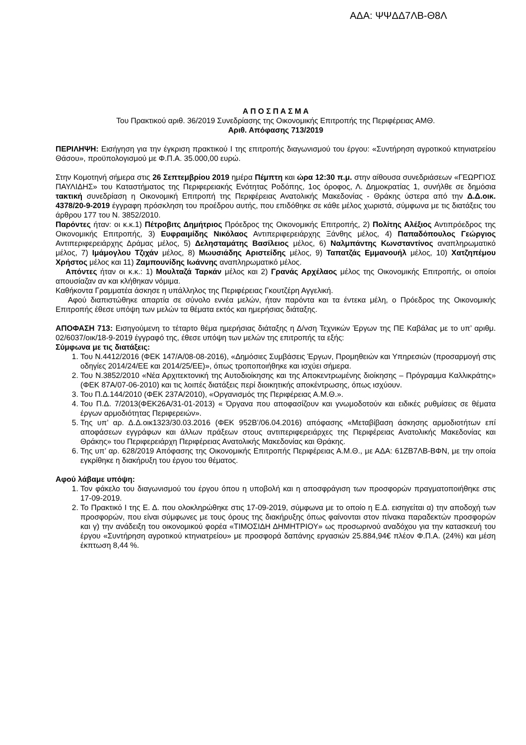ΑΔΑ: ΨΨΔΔ7ΛΒ-Θ8Λ
Α Π Ο Σ Π Α Σ Μ Α
Του Πρακτικού αριθ. 36/2019 Συνεδρίασης της Οικονομικής Επιτροπής της Περιφέρειας ΑΜΘ.
Αριθ. Απόφασης 713/2019
ΠΕΡΙΛΗΨΗ: Εισήγηση για την έγκριση πρακτικού Ι της επιτροπής διαγωνισμού του έργου: «Συντήρηση αγροτικού κτηνιατρείου Θάσου», προϋπολογισμού με Φ.Π.Α. 35.000,00 ευρώ.
Στην Κομοτηνή σήμερα στις 26 Σεπτεμβρίου 2019 ημέρα Πέμπτη και ώρα 12:30 π.μ. στην αίθουσα συνεδριάσεων «ΓΕΩΡΓΙΟΣ ΠΑΥΛΙΔΗΣ» του Καταστήματος της Περιφερειακής Ενότητας Ροδόπης, 1ος όροφος, Λ. Δημοκρατίας 1, συνήλθε σε δημόσια τακτική συνεδρίαση η Οικονομική Επιτροπή της Περιφέρειας Ανατολικής Μακεδονίας - Θράκης ύστερα από την Δ.Δ.οικ. 4378/20-9-2019 έγγραφη πρόσκληση του προέδρου αυτής, που επιδόθηκε σε κάθε μέλος χωριστά, σύμφωνα με τις διατάξεις του άρθρου 177 του Ν. 3852/2010.
Παρόντες ήταν: οι κ.κ.1) Πέτροβιτς Δημήτριος Πρόεδρος της Οικονομικής Επιτροπής, 2) Πολίτης Αλέξιος Αντιπρόεδρος της Οικονομικής Επιτροπής, 3) Ευφραιμίδης Νικόλαος Αντιπεριφερειάρχης Ξάνθης μέλος, 4) Παπαδόπουλος Γεώργιος Αντιπεριφερειάρχης Δράμας μέλος, 5) Δελησταμάτης Βασίλειος μέλος, 6) Ναλμπάντης Κωνσταντίνος αναπληρωματικό μέλος, 7) Ιμάμογλου Τζιχάν μέλος, 8) Μωυσιάδης Αριστείδης μέλος, 9) Ταπατζάς Εμμανουήλ μέλος, 10) Χατζηπέμου Χρήστος μέλος και 11) Ζαμπουνίδης Ιωάννης αναπληρωματικό μέλος.
Απόντες ήταν οι κ.κ.: 1) Μουλταζά Ταρκάν μέλος και 2) Γρανάς Αρχέλαος μέλος της Οικονομικής Επιτροπής, οι οποίοι απουσίαζαν αν και κλήθηκαν νόμιμα.
Καθήκοντα Γραμματέα άσκησε η υπάλληλος της Περιφέρειας Γκουτζέρη Αγγελική.
Αφού διαπιστώθηκε απαρτία σε σύνολο εννέα μελών, ήταν παρόντα και τα έντεκα μέλη, ο Πρόεδρος της Οικονομικής Επιτροπής έθεσε υπόψη των μελών τα θέματα εκτός και ημερήσιας διάταξης.
ΑΠΟΦΑΣΗ 713: Εισηγούμενη το τέταρτο θέμα ημερήσιας διάταξης η Δ/νση Τεχνικών Έργων της ΠΕ Καβάλας με το υπ’ αριθμ. 02/6037/οικ/18-9-2019 έγγραφό της, έθεσε υπόψη των μελών της επιτροπής τα εξής:
Σύμφωνα με τις διατάξεις:
1. Του Ν.4412/2016 (ΦΕΚ 147/Α/08-08-2016), «Δημόσιες Συμβάσεις Έργων, Προμηθειών και Υπηρεσιών (προσαρμογή στις οδηγίες 2014/24/ΕΕ και 2014/25/ΕΕ)», όπως τροποποιήθηκε και ισχύει σήμερα.
2. Του Ν.3852/2010 «Νέα Αρχιτεκτονική της Αυτοδιοίκησης και της Αποκεντρωμένης διοίκησης – Πρόγραμμα Καλλικράτης» (ΦΕΚ 87Α/07-06-2010) και τις λοιπές διατάξεις περί διοικητικής αποκέντρωσης, όπως ισχύουν.
3. Του Π.Δ.144/2010 (ΦΕΚ 237Α/2010), «Οργανισμός της Περιφέρειας Α.Μ.Θ.».
4. Του Π.Δ. 7/2013(ΦΕΚ26Α/31-01-2013) « Όργανα που αποφασίζουν και γνωμοδοτούν και ειδικές ρυθμίσεις σε θέματα έργων αρμοδιότητας Περιφερειών».
5. Της υπ’ αρ. Δ.Δ.οικ1323/30.03.2016 (ΦΕΚ 952Β’/06.04.2016) απόφασης «Μεταβίβαση άσκησης αρμοδιοτήτων επί αποφάσεων εγγράφων και άλλων πράξεων στους αντιπεριφερειάρχες της Περιφέρειας Ανατολικής Μακεδονίας και Θράκης» του Περιφερειάρχη Περιφέρειας Ανατολικής Μακεδονίας και Θράκης.
6. Της υπ’ αρ. 628/2019 Απόφασης της Οικονομικής Επιτροπής Περιφέρειας Α.Μ.Θ., με ΑΔΑ: 61ΖΒ7ΛΒ-ΒΦΝ, με την οποία εγκρίθηκε η διακήρυξη του έργου του θέματος.
Αφού λάβαμε υπόψη:
1. Τον φάκελο του διαγωνισμού του έργου όπου η υποβολή και η αποσφράγιση των προσφορών πραγματοποιήθηκε στις 17-09-2019.
2. Το Πρακτικό Ι της Ε. Δ. που ολοκληρώθηκε στις 17-09-2019, σύμφωνα με το οποίο η Ε.Δ. εισηγείται α) την αποδοχή των προσφορών, που είναι σύμφωνες με τους όρους της διακήρυξης όπως φαίνονται στον πίνακα παραδεκτών προσφορών και γ) την ανάδειξη του οικονομικού φορέα «ΤΙΜΟΣΙΔΗ ΔΗΜΗΤΡΙΟΥ» ως προσωρινού αναδόχου για την κατασκευή του έργου «Συντήρηση αγροτικού κτηνιατρείου» με προσφορά δαπάνης εργασιών 25.884,94€ πλέον Φ.Π.Α. (24%) και μέση έκπτωση 8,44 %.